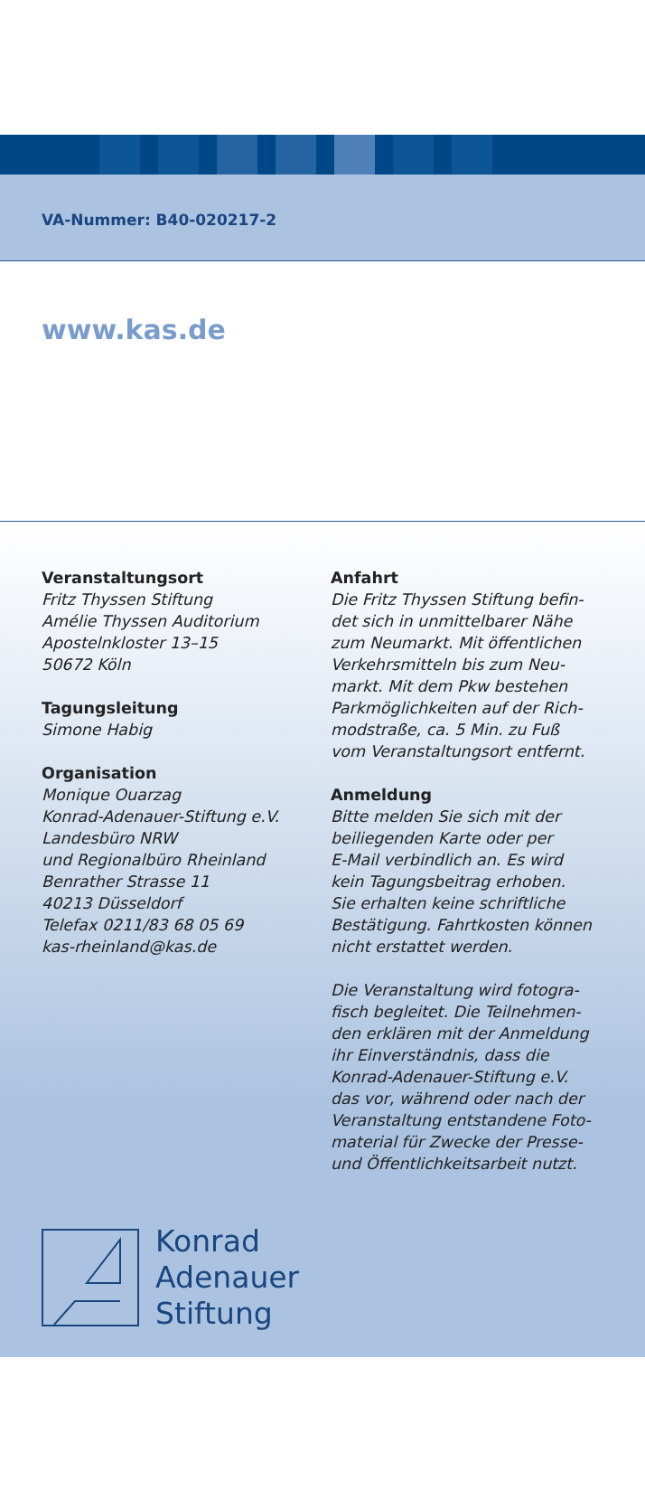VA-Nummer: B40-020217-2
www.kas.de
Veranstaltungsort
Fritz Thyssen Stiftung
Amélie Thyssen Auditorium
Apostelnkloster 13–15
50672 Köln
Tagungsleitung
Simone Habig
Organisation
Monique Ouarzag
Konrad-Adenauer-Stiftung e.V.
Landesbüro NRW
und Regionalbüro Rheinland
Benrather Strasse 11
40213 Düsseldorf
Telefax 0211/83 68 05 69
kas-rheinland@kas.de
Anfahrt
Die Fritz Thyssen Stiftung befin-
det sich in unmittelbarer Nähe
zum Neumarkt. Mit öffentlichen
Verkehrsmitteln bis zum Neu-
markt. Mit dem Pkw bestehen
Parkmöglichkeiten auf der Rich-
modstraße, ca. 5 Min. zu Fuß
vom Veranstaltungsort entfernt.
Anmeldung
Bitte melden Sie sich mit der
beiliegenden Karte oder per
E-Mail verbindlich an. Es wird
kein Tagungsbeitrag erhoben.
Sie erhalten keine schriftliche
Bestätigung. Fahrtkosten können
nicht erstattet werden.
Die Veranstaltung wird fotogra-
fisch begleitet. Die Teilnehmen-
den erklären mit der Anmeldung
ihr Einverständnis, dass die
Konrad-Adenauer-Stiftung e.V.
das vor, während oder nach der
Veranstaltung entstandene Foto-
material für Zwecke der Presse-
und Öffentlichkeitsarbeit nutzt.
Konrad
Adenauer
Stiftung